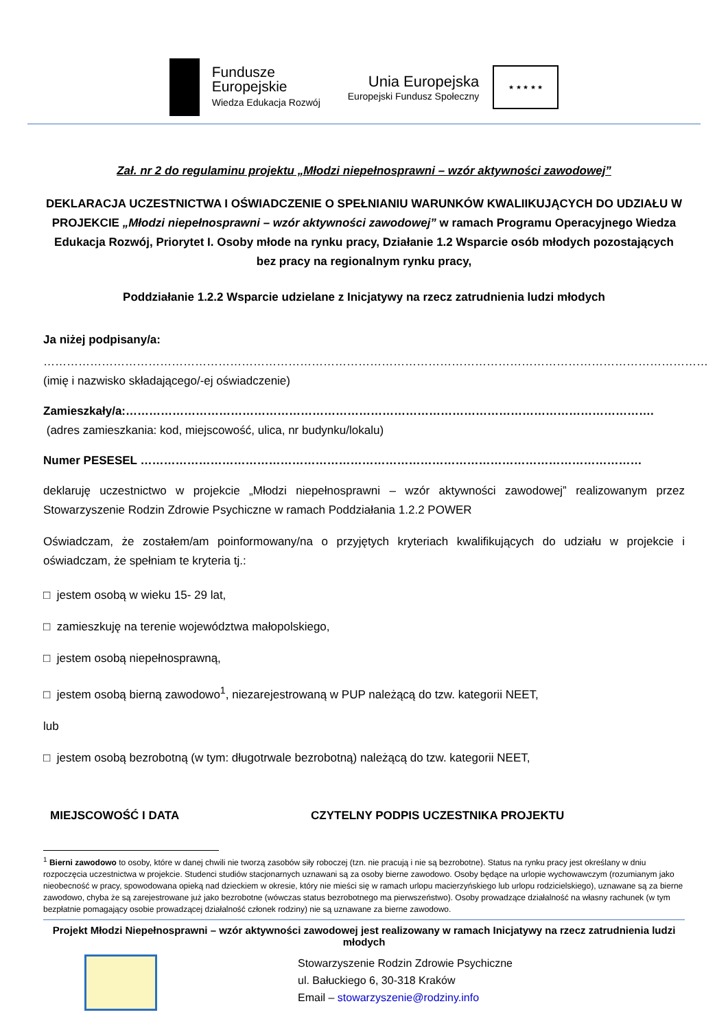Fundusze
Europejskie
Wiedza Edukacja Rozwój
Unia Europejska
Europejski Fundusz Społeczny
★ ★ ★ ★ ★
Zał. nr 2 do regulaminu projektu „Młodzi niepełnosprawni – wzór aktywności zawodowej”
DEKLARACJA UCZESTNICTWA I OŚWIADCZENIE O SPEŁNIANIU WARUNKÓW KWALIIKUJĄCYCH DO UDZIAŁU W PROJEKCIE „Młodzi niepełnosprawni – wzór aktywności zawodowej” w ramach Programu Operacyjnego Wiedza Edukacja Rozwój, Priorytet I. Osoby młode na rynku pracy, Działanie 1.2 Wsparcie osób młodych pozostających bez pracy na regionalnym rynku pracy,
Poddziałanie 1.2.2 Wsparcie udzielane z Inicjatywy na rzecz zatrudnienia ludzi młodych
Ja niżej podpisany/a:
………………………………………………………………………………………………………………………………………………………
(imię i nazwisko składającego/-ej oświadczenie)
Zamieszkały/a:……………………………………………………………………………………………………………………….
(adres zamieszkania: kod, miejscowość, ulica, nr budynku/lokalu)
Numer PESESEL …………………………………………………………………………………………………………………
deklaruję uczestnictwo w projekcie „Młodzi niepełnosprawni – wzór aktywności zawodowej” realizowanym przez Stowarzyszenie Rodzin Zdrowie Psychiczne w ramach Poddziałania 1.2.2 POWER
Oświadczam, że zostałem/am poinformowany/na o przyjętych kryteriach kwalifikujących do udziału w projekcie i oświadczam, że spełniam te kryteria tj.:
□ jestem osobą w wieku 15- 29 lat,
□ zamieszkuję na terenie województwa małopolskiego,
□ jestem osobą niepełnosprawną,
□ jestem osobą bierną zawodowo<sup>1</sup>, niezarejestrowaną w PUP należącą do tzw. kategorii NEET,
lub
□ jestem osobą bezrobotną (w tym: długotrwale bezrobotną) należącą do tzw. kategorii NEET,
MIEJSCOWOŚĆ I DATA CZYTELNY PODPIS UCZESTNIKA PROJEKTU
<sup>1</sup> Bierni zawodowo to osoby, które w danej chwili nie tworzą zasobów siły roboczej (tzn. nie pracują i nie są bezrobotne). Status na rynku pracy jest określany w dniu rozpoczęcia uczestnictwa w projekcie. Studenci studiów stacjonarnych uznawani są za osoby bierne zawodowo. Osoby będące na urlopie wychowawczym (rozumianym jako nieobecność w pracy, spowodowana opieką nad dzieckiem w okresie, który nie mieści się w ramach urlopu macierzyńskiego lub urlopu rodzicielskiego), uznawane są za bierne zawodowo, chyba że są zarejestrowane już jako bezrobotne (wówczas status bezrobotnego ma pierwszeństwo). Osoby prowadzące działalność na własny rachunek (w tym bezpłatnie pomagający osobie prowadzącej działalność członek rodziny) nie są uznawane za bierne zawodowo.
Projekt Młodzi Niepełnosprawni – wzór aktywności zawodowej jest realizowany w ramach Inicjatywy na rzecz zatrudnienia ludzi młodych
Stowarzyszenie Rodzin Zdrowie Psychiczne
ul. Bałuckiego 6, 30-318 Kraków
Email – stowarzyszenie@rodziny.info